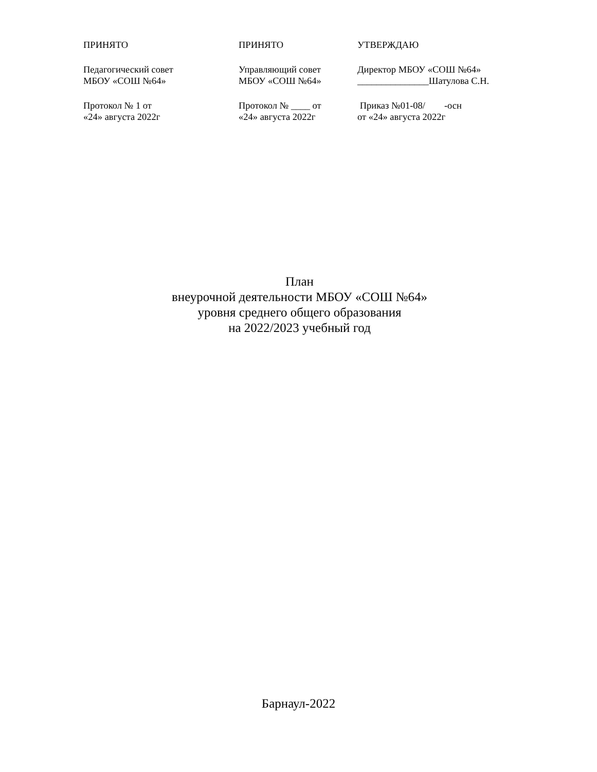ПРИНЯТО
Педагогический совет
МБОУ «СОШ №64»
Протокол № 1 от
«24» августа 2022г
ПРИНЯТО
Управляющий совет
МБОУ «СОШ №64»
Протокол № ____ от
«24» августа 2022г
УТВЕРЖДАЮ
Директор МБОУ «СОШ №64»
_______________Шатулова С.Н.
Приказ №01-08/ -осн
от «24» августа 2022г
План
внеурочной деятельности МБОУ «СОШ №64»
уровня среднего общего образования
на 2022/2023 учебный год
Барнаул-2022